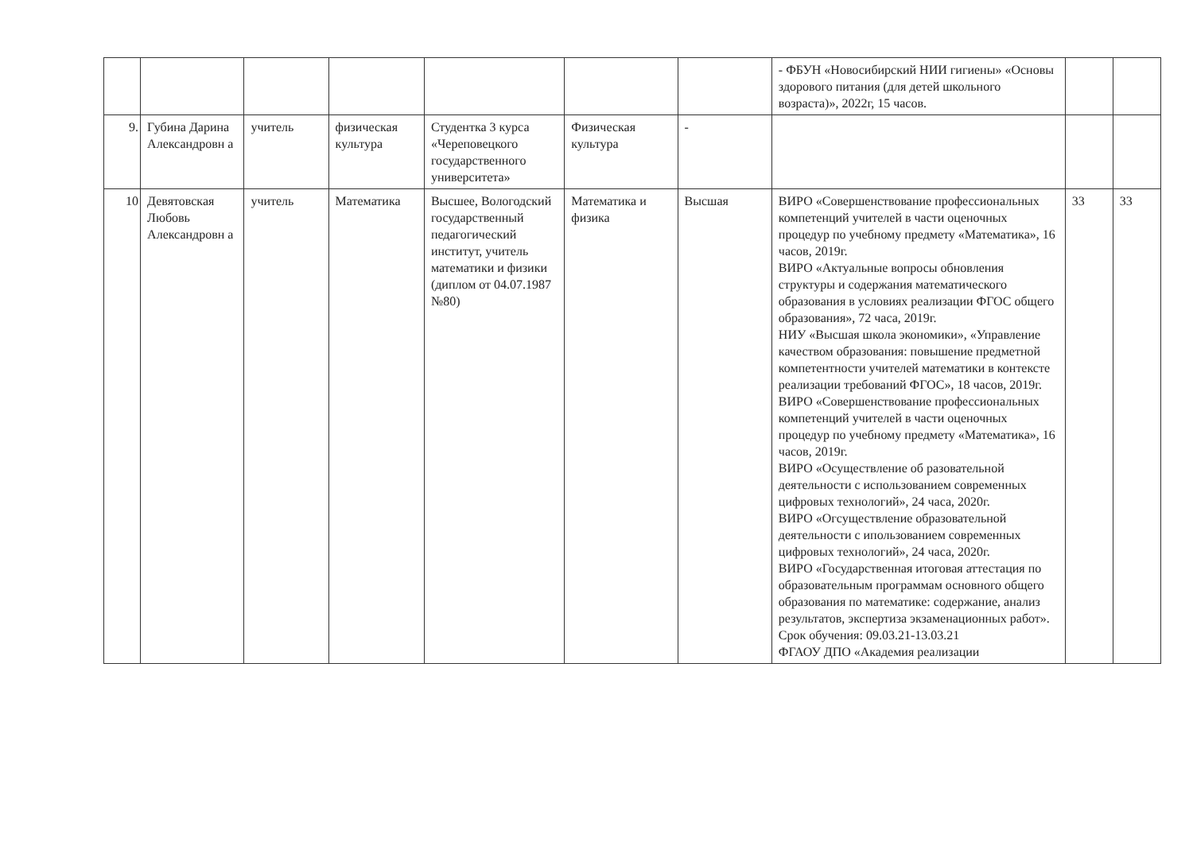| | | | | | | | - ФБУН «Новосибирский НИИ гигиены» «Основы здорового питания (для детей школьного возраста)», 2022г, 15 часов. | | |
| 9. | Губина Дарина Александровн а | учитель | физическая культура | Студентка 3 курса «Череповецкого государственного университета» | Физическая культура | - | | | |
| 10 | Девятовская Любовь Александровн а | учитель | Математика | Высшее, Вологодский государственный педагогический институт, учитель математики и физики (диплом от 04.07.1987 №80) | Математика и физика | Высшая | ВИРО «Совершенствование профессиональных компетенций учителей в части оценочных процедур по учебному предмету «Математика», 16 часов, 2019г. ВИРО «Актуальные вопросы обновления структуры и содержания математического образования в условиях реализации ФГОС общего образования», 72 часа, 2019г. НИУ «Высшая школа экономики», «Управление качеством образования: повышение предметной компетентности учителей математики в контексте реализации требований ФГОС», 18 часов, 2019г. ВИРО «Совершенствование профессиональных компетенций учителей в части оценочных процедур по учебному предмету «Математика», 16 часов, 2019г. ВИРО «Осуществление об разовательной деятельности с использованием современных цифровых технологий», 24 часа, 2020г. ВИРО «Огсуществление образовательной деятельности с ипользованием современных цифровых технологий», 24 часа, 2020г. ВИРО «Государственная итоговая аттестация по образовательным программам основного общего образования по математике: содержание, анализ результатов, экспертиза экзаменационных работ». Срок обучения: 09.03.21-13.03.21 ФГАОУ ДПО «Академия реализации | 33 | 33 |